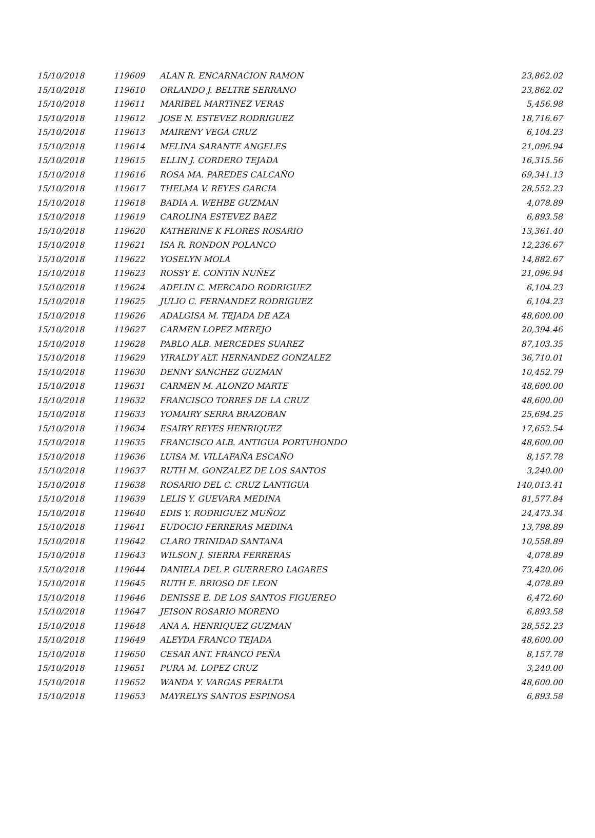| 15/10/2018 | 119609 | ALAN R. ENCARNACION RAMON | 23,862.02 |
| 15/10/2018 | 119610 | ORLANDO J. BELTRE SERRANO | 23,862.02 |
| 15/10/2018 | 119611 | MARIBEL MARTINEZ VERAS | 5,456.98 |
| 15/10/2018 | 119612 | JOSE N. ESTEVEZ RODRIGUEZ | 18,716.67 |
| 15/10/2018 | 119613 | MAIRENY VEGA CRUZ | 6,104.23 |
| 15/10/2018 | 119614 | MELINA SARANTE ANGELES | 21,096.94 |
| 15/10/2018 | 119615 | ELLIN J. CORDERO TEJADA | 16,315.56 |
| 15/10/2018 | 119616 | ROSA MA. PAREDES CALCAÑO | 69,341.13 |
| 15/10/2018 | 119617 | THELMA V. REYES GARCIA | 28,552.23 |
| 15/10/2018 | 119618 | BADIA A. WEHBE GUZMAN | 4,078.89 |
| 15/10/2018 | 119619 | CAROLINA ESTEVEZ BAEZ | 6,893.58 |
| 15/10/2018 | 119620 | KATHERINE K FLORES ROSARIO | 13,361.40 |
| 15/10/2018 | 119621 | ISA R. RONDON POLANCO | 12,236.67 |
| 15/10/2018 | 119622 | YOSELYN MOLA | 14,882.67 |
| 15/10/2018 | 119623 | ROSSY E. CONTIN NUÑEZ | 21,096.94 |
| 15/10/2018 | 119624 | ADELIN C. MERCADO RODRIGUEZ | 6,104.23 |
| 15/10/2018 | 119625 | JULIO C. FERNANDEZ RODRIGUEZ | 6,104.23 |
| 15/10/2018 | 119626 | ADALGISA M. TEJADA DE AZA | 48,600.00 |
| 15/10/2018 | 119627 | CARMEN LOPEZ MEREJO | 20,394.46 |
| 15/10/2018 | 119628 | PABLO ALB. MERCEDES SUAREZ | 87,103.35 |
| 15/10/2018 | 119629 | YIRALDY ALT. HERNANDEZ GONZALEZ | 36,710.01 |
| 15/10/2018 | 119630 | DENNY SANCHEZ GUZMAN | 10,452.79 |
| 15/10/2018 | 119631 | CARMEN M. ALONZO MARTE | 48,600.00 |
| 15/10/2018 | 119632 | FRANCISCO TORRES DE LA CRUZ | 48,600.00 |
| 15/10/2018 | 119633 | YOMAIRY SERRA BRAZOBAN | 25,694.25 |
| 15/10/2018 | 119634 | ESAIRY REYES HENRIQUEZ | 17,652.54 |
| 15/10/2018 | 119635 | FRANCISCO ALB. ANTIGUA PORTUHONDO | 48,600.00 |
| 15/10/2018 | 119636 | LUISA M. VILLAFAÑA ESCAÑO | 8,157.78 |
| 15/10/2018 | 119637 | RUTH M. GONZALEZ DE LOS SANTOS | 3,240.00 |
| 15/10/2018 | 119638 | ROSARIO DEL C. CRUZ LANTIGUA | 140,013.41 |
| 15/10/2018 | 119639 | LELIS Y. GUEVARA MEDINA | 81,577.84 |
| 15/10/2018 | 119640 | EDIS Y. RODRIGUEZ MUÑOZ | 24,473.34 |
| 15/10/2018 | 119641 | EUDOCIO FERRERAS MEDINA | 13,798.89 |
| 15/10/2018 | 119642 | CLARO TRINIDAD SANTANA | 10,558.89 |
| 15/10/2018 | 119643 | WILSON J. SIERRA FERRERAS | 4,078.89 |
| 15/10/2018 | 119644 | DANIELA DEL P. GUERRERO LAGARES | 73,420.06 |
| 15/10/2018 | 119645 | RUTH E. BRIOSO DE LEON | 4,078.89 |
| 15/10/2018 | 119646 | DENISSE E. DE LOS SANTOS FIGUEREO | 6,472.60 |
| 15/10/2018 | 119647 | JEISON ROSARIO MORENO | 6,893.58 |
| 15/10/2018 | 119648 | ANA A. HENRIQUEZ GUZMAN | 28,552.23 |
| 15/10/2018 | 119649 | ALEYDA FRANCO TEJADA | 48,600.00 |
| 15/10/2018 | 119650 | CESAR ANT. FRANCO PEÑA | 8,157.78 |
| 15/10/2018 | 119651 | PURA M. LOPEZ CRUZ | 3,240.00 |
| 15/10/2018 | 119652 | WANDA Y. VARGAS PERALTA | 48,600.00 |
| 15/10/2018 | 119653 | MAYRELYS SANTOS ESPINOSA | 6,893.58 |